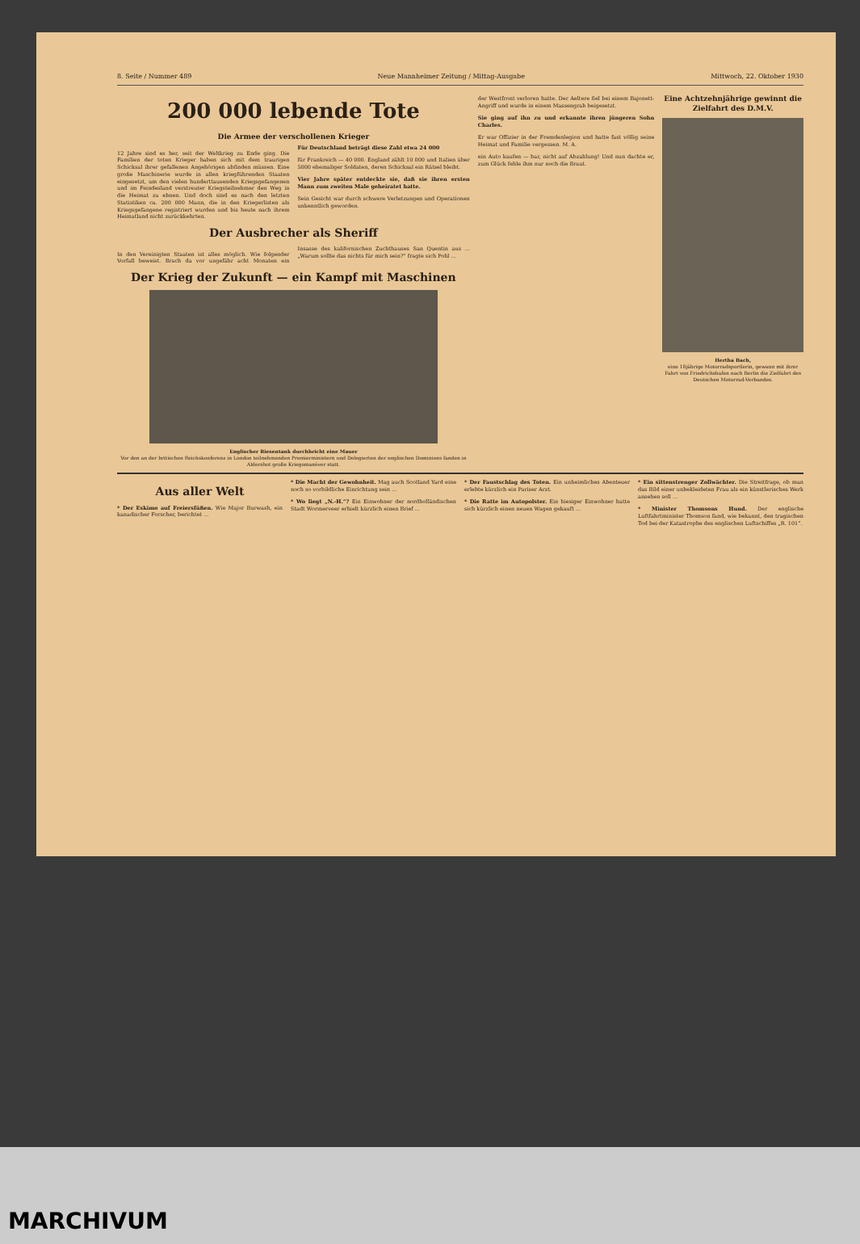8. Seite / Nummer 489 Neue Mannheimer Zeitung / Mittag-Ausgabe Mittwoch, 22. Oktober 1930
200 000 lebende Tote
Die Armee der verschollenen Krieger
12 Jahre sind es her, seit der Weltkrieg zu Ende ging. Die Familien der toten Krieger haben sich mit dem traurigen Schicksal ihrer gefallenen Angehörigen abfinden müssen. Eine große Maschinerie wurde in allen kriegführenden Staaten eingesetzt, um den vielen hunderttausenden Kriegsgefangenen und im Feindesland verstreuter Kriegsteilnehmer den Weg in die Heimat zu ebnen. Und doch sind es nach den letzten Statistiken ca. 200 000 Mann, die in den Kriegerlisten als Kriegsgefangene registriert wurden und bis heute nach ihrem Heimatland nicht zurückkehrten.
Für Deutschland beträgt diese Zahl etwa 24 000
für Frankreich — 40 000. England zählt 10 000 und Italien über 5000 ehemaliger Soldaten, deren Schicksal ein Rätsel bleibt.
Vier Jahre später entdeckte sie, daß sie ihren ersten Mann zum zweiten Male geheiratet hatte.
Sein Gesicht war durch schwere Verletzungen und Operationen unkenntlich geworden.
Der Ausbrecher als Sheriff
In den Vereinigten Staaten ist alles möglich. Wie folgender Vorfall beweist. Brach da vor ungefähr acht Monaten ein Insasse des kalifornischen Zuchthauses San Quentin aus ... „Warum sollte das nichts für mich sein?“ fragte sich Pohl ...
Der Krieg der Zukunft — ein Kampf mit Maschinen
Englischer Riesentank durchbricht eine Mauer
Vor den an der britischen Reichskonferenz in London teilnehmenden Premierministern und Delegierten der englischen Dominions fanden in Aldershot große Kriegsmanöver statt.
der Westfront verloren hatte. Der Aeltere fiel bei einem Bajonett-Angriff und wurde in einem Massengrab beigesetzt.
Sie ging auf ihn zu und erkannte ihren jüngeren Sohn Charles.
Er war Offizier in der Fremdenlegion und hatte fast völlig seine Heimat und Familie vergessen. M. A.
ein Auto kaufen — bar, nicht auf Abzahlung! Und nun dachte er, zum Glück fehle ihm nur noch die Braut.
Eine Achtzehnjährige gewinnt die Zielfahrt des D.M.V.
Hertha Bach,
eine 18jährige Motorradsportlerin, gewann mit ihrer Fahrt von Friedrichshafen nach Berlin die Zielfahrt des Deutschen Motorrad-Verbandes.
Aus aller Welt
* Der Eskimo auf Freiersfüßen. Wie Major Burwash, ein kanadischer Forscher, berichtet ...
* Die Macht der Gewohnheit. Mag auch Scotland Yard eine noch so vorbildliche Einrichtung sein ...
* Wo liegt „N.-H.“? Ein Einwohner der nordholländischen Stadt Wormerveer erhielt kürzlich einen Brief ...
* Der Faustschlag des Toten. Ein unheimliches Abenteuer erlebte kürzlich ein Pariser Arzt.
* Die Ratte im Autopolster. Ein hiesiger Einwohner hatte sich kürzlich einen neuen Wagen gekauft ...
* Ein sittenstrenger Zollwächter. Die Streitfrage, ob man das Bild einer unbekleideten Frau als ein künstlerisches Werk ansehen soll ...
* Minister Thomsons Hund. Der englische Luftfahrtminister Thomson fand, wie bekannt, den tragischen Tod bei der Katastrophe des englischen Luftschiffes „R. 101“.
MARCHIVUM